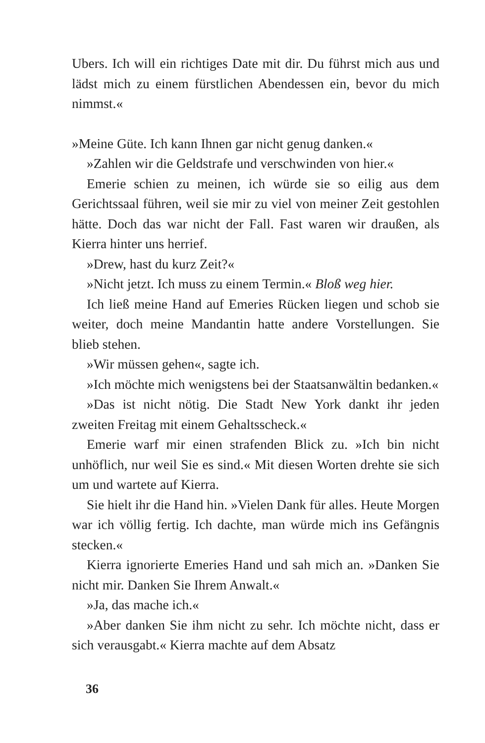Ubers. Ich will ein richtiges Date mit dir. Du führst mich aus und lädst mich zu einem fürstlichen Abendessen ein, bevor du mich nimmst.«
»Meine Güte. Ich kann Ihnen gar nicht genug danken.«
»Zahlen wir die Geldstrafe und verschwinden von hier.«
Emerie schien zu meinen, ich würde sie so eilig aus dem Gerichtssaal führen, weil sie mir zu viel von meiner Zeit gestohlen hätte. Doch das war nicht der Fall. Fast waren wir draußen, als Kierra hinter uns herrief.
»Drew, hast du kurz Zeit?«
»Nicht jetzt. Ich muss zu einem Termin.« Bloß weg hier.
Ich ließ meine Hand auf Emeries Rücken liegen und schob sie weiter, doch meine Mandantin hatte andere Vorstellungen. Sie blieb stehen.
»Wir müssen gehen«, sagte ich.
»Ich möchte mich wenigstens bei der Staatsanwältin bedanken.«
»Das ist nicht nötig. Die Stadt New York dankt ihr jeden zweiten Freitag mit einem Gehaltsscheck.«
Emerie warf mir einen strafenden Blick zu. »Ich bin nicht unhöflich, nur weil Sie es sind.« Mit diesen Worten drehte sie sich um und wartete auf Kierra.
Sie hielt ihr die Hand hin. »Vielen Dank für alles. Heute Morgen war ich völlig fertig. Ich dachte, man würde mich ins Gefängnis stecken.«
Kierra ignorierte Emeries Hand und sah mich an. »Danken Sie nicht mir. Danken Sie Ihrem Anwalt.«
»Ja, das mache ich.«
»Aber danken Sie ihm nicht zu sehr. Ich möchte nicht, dass er sich verausgabt.« Kierra machte auf dem Absatz
36